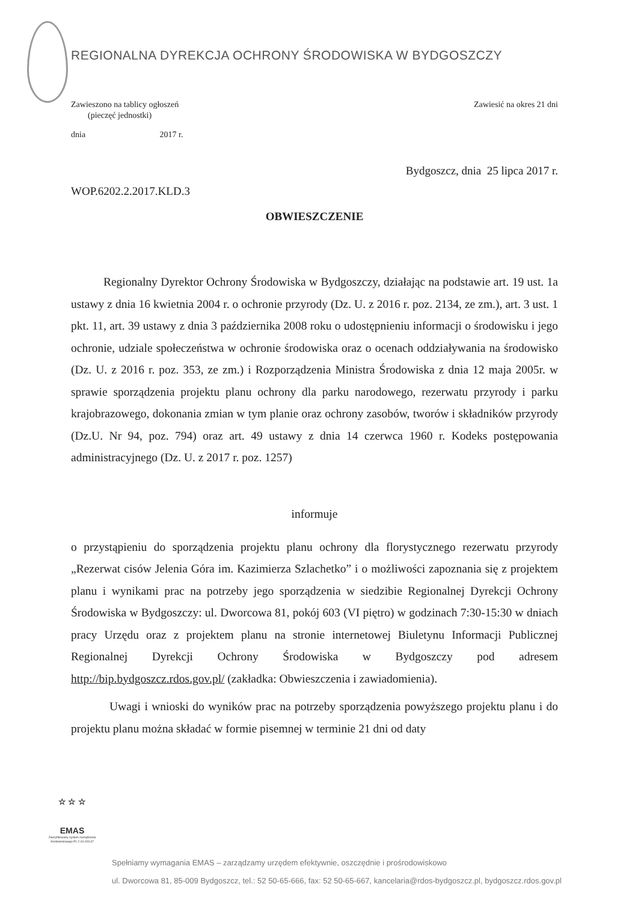REGIONALNA DYREKCJA OCHRONY ŚRODOWISKA W BYDGOSZCZY
Zawieszono na tablicy ogłoszeń
(pieczęć jednostki)
Zawiesić na okres 21 dni
dnia 2017 r.
Bydgoszcz, dnia 25 lipca 2017 r.
WOP.6202.2.2017.KLD.3
OBWIESZCZENIE
Regionalny Dyrektor Ochrony Środowiska w Bydgoszczy, działając na podstawie art. 19 ust. 1a ustawy z dnia 16 kwietnia 2004 r. o ochronie przyrody (Dz. U. z 2016 r. poz. 2134, ze zm.), art. 3 ust. 1 pkt. 11, art. 39 ustawy z dnia 3 października 2008 roku o udostępnieniu informacji o środowisku i jego ochronie, udziale społeczeństwa w ochronie środowiska oraz o ocenach oddziaływania na środowisko (Dz. U. z 2016 r. poz. 353, ze zm.) i Rozporządzenia Ministra Środowiska z dnia 12 maja 2005r. w sprawie sporządzenia projektu planu ochrony dla parku narodowego, rezerwatu przyrody i parku krajobrazowego, dokonania zmian w tym planie oraz ochrony zasobów, tworów i składników przyrody (Dz.U. Nr 94, poz. 794) oraz art. 49 ustawy z dnia 14 czerwca 1960 r. Kodeks postępowania administracyjnego (Dz. U. z 2017 r. poz. 1257)
informuje
o przystąpieniu do sporządzenia projektu planu ochrony dla florystycznego rezerwatu przyrody „Rezerwat cisów Jelenia Góra im. Kazimierza Szlachetko” i o możliwości zapoznania się z projektem planu i wynikami prac na potrzeby jego sporządzenia w siedzibie Regionalnej Dyrekcji Ochrony Środowiska w Bydgoszczy: ul. Dworcowa 81, pokój 603 (VI piętro) w godzinach 7:30-15:30 w dniach pracy Urzędu oraz z projektem planu na stronie internetowej Biuletynu Informacji Publicznej Regionalnej Dyrekcji Ochrony Środowiska w Bydgoszczy pod adresem http://bip.bydgoszcz.rdos.gov.pl/ (zakładka: Obwieszczenia i zawiadomienia).
Uwagi i wnioski do wyników prac na potrzeby sporządzenia powyższego projektu planu i do projektu planu można składać w formie pisemnej w terminie 21 dni od daty
☆ ☆ ☆
EMAS
Zweryfikowany system zarządzania środowiskowego PL 2.04.003.67
Spełniamy wymagania EMAS – zarządzamy urzędem efektywnie, oszczędnie i prośrodowiskowo
ul. Dworcowa 81, 85-009 Bydgoszcz, tel.: 52 50-65-666, fax: 52 50-65-667, kancelaria@rdos-bydgoszcz.pl, bydgoszcz.rdos.gov.pl